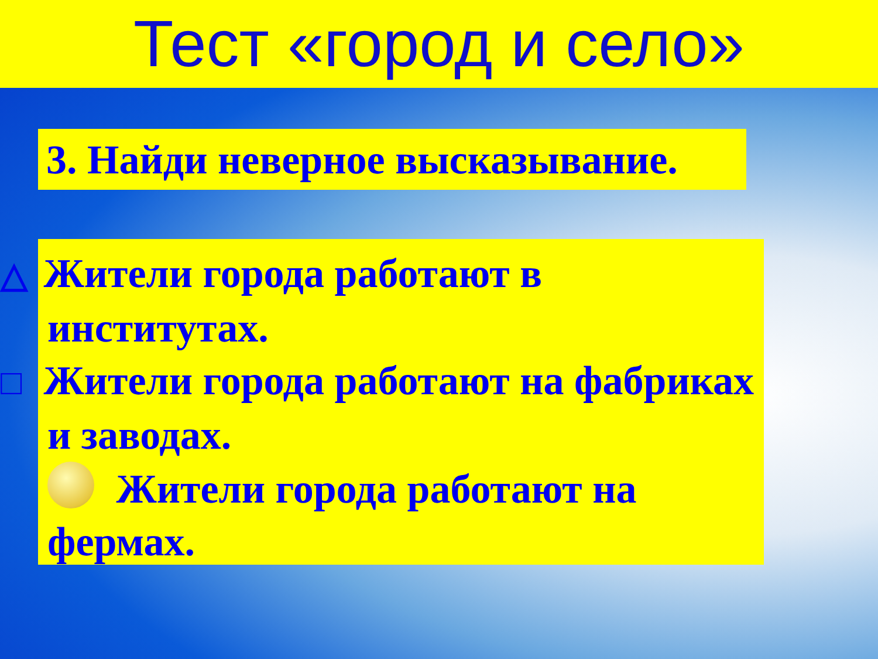Тест «город и село»
3. Найди неверное высказывание.
△ Жители города работают в институтах.
□ Жители города работают на фабриках и заводах.
Жители города работают на фермах.